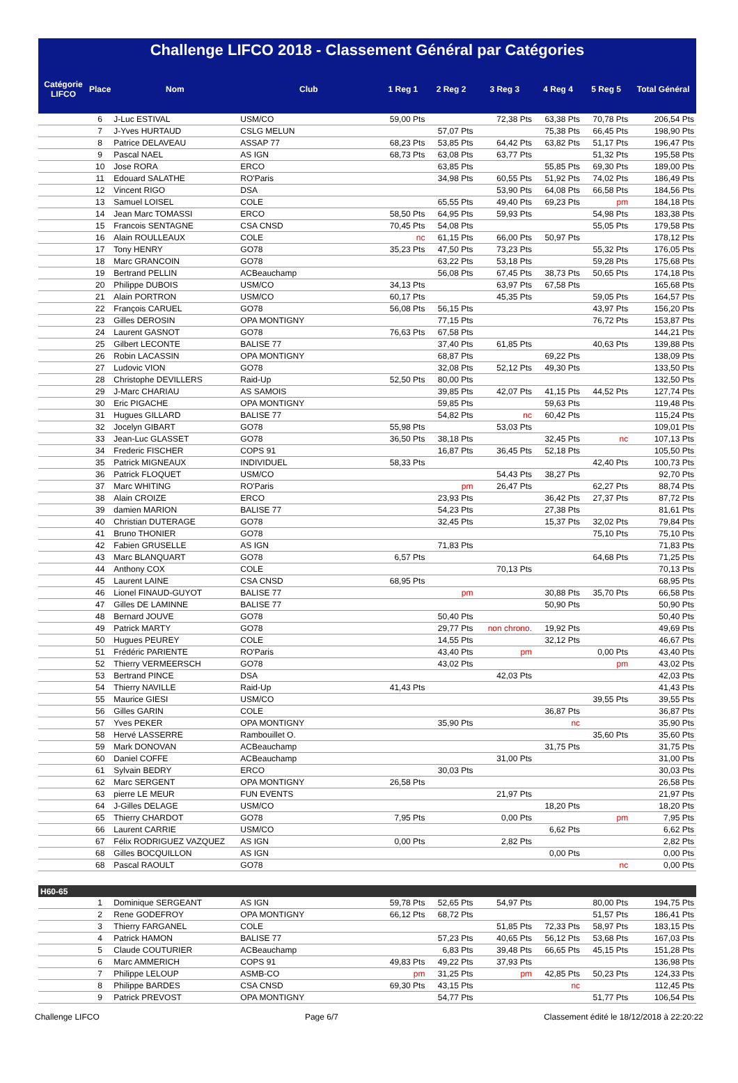Challenge LIFCO 2018 - Classement Général par Catégories
| Catégorie LIFCO | Place | Nom | Club | 1 Reg 1 | 2 Reg 2 | 3 Reg 3 | 4 Reg 4 | 5 Reg 5 | Total Général |
| --- | --- | --- | --- | --- | --- | --- | --- | --- | --- |
| | 6 | J-Luc ESTIVAL | USM/CO | 59,00 Pts | | 72,38 Pts | 63,38 Pts | 70,78 Pts | 206,54 Pts |
| | 7 | J-Yves HURTAUD | CSLG MELUN | | 57,07 Pts | | 75,38 Pts | 66,45 Pts | 198,90 Pts |
| | 8 | Patrice DELAVEAU | ASSAP 77 | 68,23 Pts | 53,85 Pts | 64,42 Pts | 63,82 Pts | 51,17 Pts | 196,47 Pts |
| | 9 | Pascal NAEL | AS IGN | 68,73 Pts | 63,08 Pts | 63,77 Pts | | 51,32 Pts | 195,58 Pts |
| | 10 | Jose RORA | ERCO | | 63,85 Pts | | 55,85 Pts | 69,30 Pts | 189,00 Pts |
| | 11 | Edouard SALATHE | RO'Paris | | 34,98 Pts | 60,55 Pts | 51,92 Pts | 74,02 Pts | 186,49 Pts |
| | 12 | Vincent RIGO | DSA | | | 53,90 Pts | 64,08 Pts | 66,58 Pts | 184,56 Pts |
| | 13 | Samuel LOISEL | COLE | | 65,55 Pts | 49,40 Pts | 69,23 Pts | pm | 184,18 Pts |
| | 14 | Jean Marc TOMASSI | ERCO | 58,50 Pts | 64,95 Pts | 59,93 Pts | | 54,98 Pts | 183,38 Pts |
| | 15 | Francois SENTAGNE | CSA CNSD | 70,45 Pts | 54,08 Pts | | | 55,05 Pts | 179,58 Pts |
| | 16 | Alain ROULLEAUX | COLE | nc | 61,15 Pts | 66,00 Pts | 50,97 Pts | | 178,12 Pts |
| | 17 | Tony HENRY | GO78 | 35,23 Pts | 47,50 Pts | 73,23 Pts | | 55,32 Pts | 176,05 Pts |
| | 18 | Marc GRANCOIN | GO78 | | 63,22 Pts | 53,18 Pts | | 59,28 Pts | 175,68 Pts |
| | 19 | Bertrand PELLIN | ACBeauchamp | | 56,08 Pts | 67,45 Pts | 38,73 Pts | 50,65 Pts | 174,18 Pts |
| | 20 | Philippe DUBOIS | USM/CO | 34,13 Pts | | 63,97 Pts | 67,58 Pts | | 165,68 Pts |
| | 21 | Alain PORTRON | USM/CO | 60,17 Pts | | 45,35 Pts | | 59,05 Pts | 164,57 Pts |
| | 22 | François CARUEL | GO78 | 56,08 Pts | 56,15 Pts | | | 43,97 Pts | 156,20 Pts |
| | 23 | Gilles DEROSIN | OPA MONTIGNY | | 77,15 Pts | | | 76,72 Pts | 153,87 Pts |
| | 24 | Laurent GASNOT | GO78 | 76,63 Pts | 67,58 Pts | | | | 144,21 Pts |
| | 25 | Gilbert LECONTE | BALISE 77 | | 37,40 Pts | 61,85 Pts | | 40,63 Pts | 139,88 Pts |
| | 26 | Robin LACASSIN | OPA MONTIGNY | | 68,87 Pts | | 69,22 Pts | | 138,09 Pts |
| | 27 | Ludovic VION | GO78 | | 32,08 Pts | 52,12 Pts | 49,30 Pts | | 133,50 Pts |
| | 28 | Christophe DEVILLERS | Raid-Up | 52,50 Pts | 80,00 Pts | | | | 132,50 Pts |
| | 29 | J-Marc CHARIAU | AS SAMOIS | | 39,85 Pts | 42,07 Pts | 41,15 Pts | 44,52 Pts | 127,74 Pts |
| | 30 | Eric PIGACHE | OPA MONTIGNY | | 59,85 Pts | | 59,63 Pts | | 119,48 Pts |
| | 31 | Hugues GILLARD | BALISE 77 | | 54,82 Pts | nc | 60,42 Pts | | 115,24 Pts |
| | 32 | Jocelyn GIBART | GO78 | 55,98 Pts | | 53,03 Pts | | | 109,01 Pts |
| | 33 | Jean-Luc GLASSET | GO78 | 36,50 Pts | 38,18 Pts | | 32,45 Pts | nc | 107,13 Pts |
| | 34 | Frederic FISCHER | COPS 91 | | 16,87 Pts | 36,45 Pts | 52,18 Pts | | 105,50 Pts |
| | 35 | Patrick MIGNEAUX | INDIVIDUEL | 58,33 Pts | | | | 42,40 Pts | 100,73 Pts |
| | 36 | Patrick FLOQUET | USM/CO | | | 54,43 Pts | 38,27 Pts | | 92,70 Pts |
| | 37 | Marc WHITING | RO'Paris | | pm | 26,47 Pts | | 62,27 Pts | 88,74 Pts |
| | 38 | Alain CROIZE | ERCO | | 23,93 Pts | | 36,42 Pts | 27,37 Pts | 87,72 Pts |
| | 39 | damien MARION | BALISE 77 | | 54,23 Pts | | 27,38 Pts | | 81,61 Pts |
| | 40 | Christian DUTERAGE | GO78 | | 32,45 Pts | | 15,37 Pts | 32,02 Pts | 79,84 Pts |
| | 41 | Bruno THONIER | GO78 | | | | | 75,10 Pts | 75,10 Pts |
| | 42 | Fabien GRUSELLE | AS IGN | | 71,83 Pts | | | | 71,83 Pts |
| | 43 | Marc BLANQUART | GO78 | 6,57 Pts | | | | 64,68 Pts | 71,25 Pts |
| | 44 | Anthony COX | COLE | | | 70,13 Pts | | | 70,13 Pts |
| | 45 | Laurent LAINE | CSA CNSD | 68,95 Pts | | | | | 68,95 Pts |
| | 46 | Lionel FINAUD-GUYOT | BALISE 77 | | pm | | 30,88 Pts | 35,70 Pts | 66,58 Pts |
| | 47 | Gilles DE LAMINNE | BALISE 77 | | | | 50,90 Pts | | 50,90 Pts |
| | 48 | Bernard JOUVE | GO78 | | 50,40 Pts | | | | 50,40 Pts |
| | 49 | Patrick MARTY | GO78 | | 29,77 Pts | non chrono. | 19,92 Pts | | 49,69 Pts |
| | 50 | Hugues PEUREY | COLE | | 14,55 Pts | | 32,12 Pts | | 46,67 Pts |
| | 51 | Frédéric PARIENTE | RO'Paris | | 43,40 Pts | pm | | 0,00 Pts | 43,40 Pts |
| | 52 | Thierry VERMEERSCH | GO78 | | 43,02 Pts | | | pm | 43,02 Pts |
| | 53 | Bertrand PINCE | DSA | | | 42,03 Pts | | | 42,03 Pts |
| | 54 | Thierry NAVILLE | Raid-Up | 41,43 Pts | | | | | 41,43 Pts |
| | 55 | Maurice GIESI | USM/CO | | | | | 39,55 Pts | 39,55 Pts |
| | 56 | Gilles GARIN | COLE | | | | 36,87 Pts | | 36,87 Pts |
| | 57 | Yves PEKER | OPA MONTIGNY | | 35,90 Pts | | nc | | 35,90 Pts |
| | 58 | Hervé LASSERRE | Rambouillet O. | | | | | 35,60 Pts | 35,60 Pts |
| | 59 | Mark DONOVAN | ACBeauchamp | | | | 31,75 Pts | | 31,75 Pts |
| | 60 | Daniel COFFE | ACBeauchamp | | | 31,00 Pts | | | 31,00 Pts |
| | 61 | Sylvain BEDRY | ERCO | | 30,03 Pts | | | | 30,03 Pts |
| | 62 | Marc SERGENT | OPA MONTIGNY | 26,58 Pts | | | | | 26,58 Pts |
| | 63 | pierre LE MEUR | FUN EVENTS | | | 21,97 Pts | | | 21,97 Pts |
| | 64 | J-Gilles DELAGE | USM/CO | | | | 18,20 Pts | | 18,20 Pts |
| | 65 | Thierry CHARDOT | GO78 | 7,95 Pts | | 0,00 Pts | | pm | 7,95 Pts |
| | 66 | Laurent CARRIE | USM/CO | | | | 6,62 Pts | | 6,62 Pts |
| | 67 | Félix RODRIGUEZ VAZQUEZ | AS IGN | 0,00 Pts | | 2,82 Pts | | | 2,82 Pts |
| | 68 | Gilles BOCQUILLON | AS IGN | | | | 0,00 Pts | | 0,00 Pts |
| | 68 | Pascal RAOULT | GO78 | | | | | nc | 0,00 Pts |
| H60-65 | | | | | | | | | |
| | 1 | Dominique SERGEANT | AS IGN | 59,78 Pts | 52,65 Pts | 54,97 Pts | | 80,00 Pts | 194,75 Pts |
| | 2 | Rene GODEFROY | OPA MONTIGNY | 66,12 Pts | 68,72 Pts | | | 51,57 Pts | 186,41 Pts |
| | 3 | Thierry FARGANEL | COLE | | | 51,85 Pts | 72,33 Pts | 58,97 Pts | 183,15 Pts |
| | 4 | Patrick HAMON | BALISE 77 | | 57,23 Pts | 40,65 Pts | 56,12 Pts | 53,68 Pts | 167,03 Pts |
| | 5 | Claude COUTURIER | ACBeauchamp | | 6,83 Pts | 39,48 Pts | 66,65 Pts | 45,15 Pts | 151,28 Pts |
| | 6 | Marc AMMERICH | COPS 91 | 49,83 Pts | 49,22 Pts | 37,93 Pts | | | 136,98 Pts |
| | 7 | Philippe LELOUP | ASMB-CO | pm | 31,25 Pts | pm | 42,85 Pts | 50,23 Pts | 124,33 Pts |
| | 8 | Philippe BARDES | CSA CNSD | 69,30 Pts | 43,15 Pts | | nc | | 112,45 Pts |
| | 9 | Patrick PREVOST | OPA MONTIGNY | | 54,77 Pts | | | 51,77 Pts | 106,54 Pts |
Challenge LIFCO Page 6/7 Classement édité le 18/12/2018 à 22:20:22